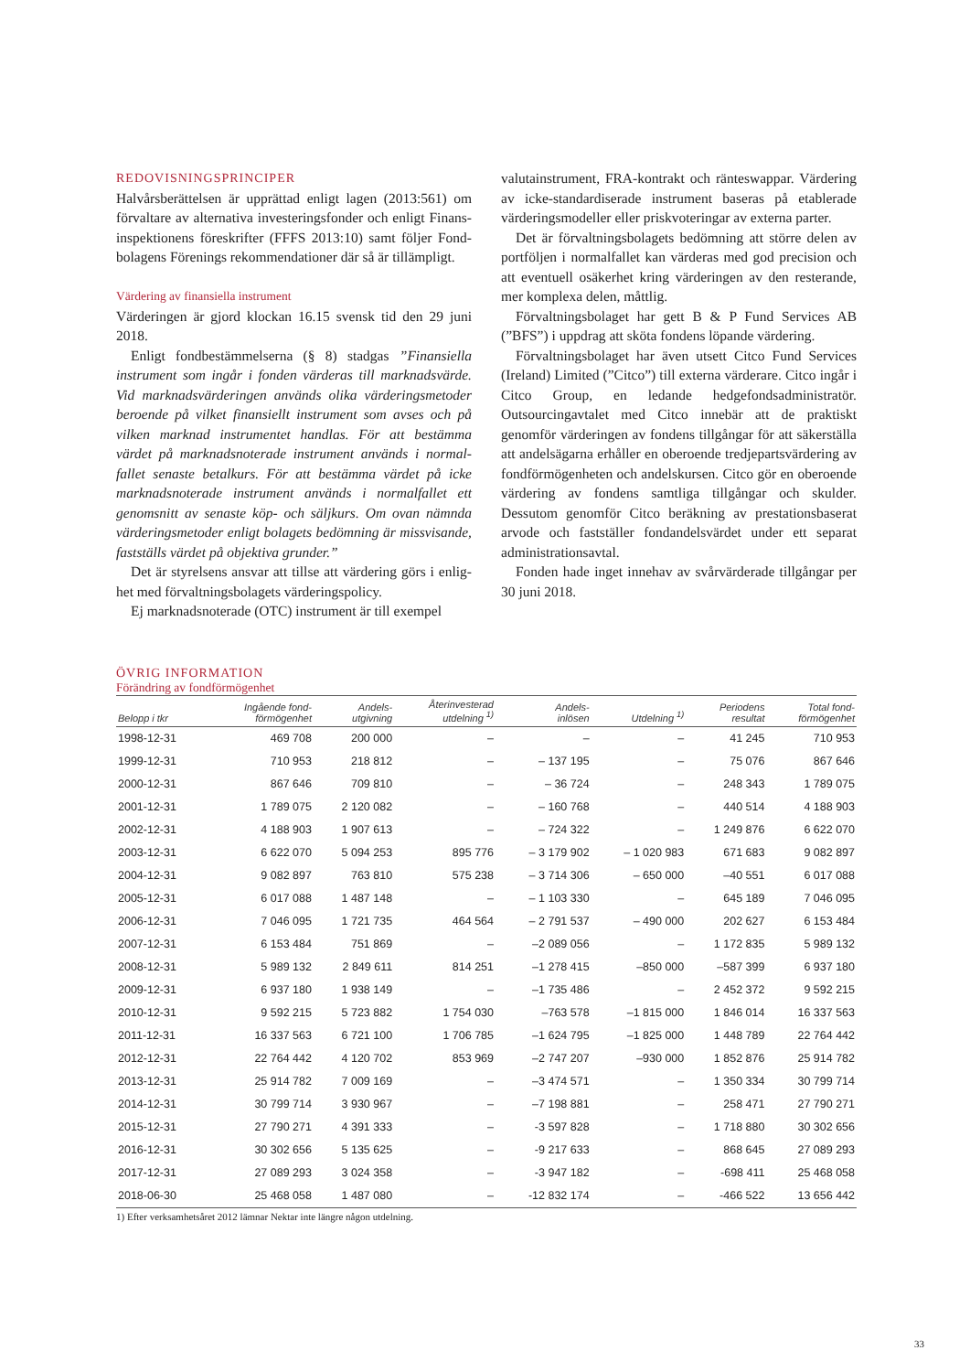REDOVISNINGSPRINCIPER
Halvårsberättelsen är upprättad enligt lagen (2013:561) om förvaltare av alternativa investeringsfonder och enligt Finans­inspektionens föreskrifter (FFFS 2013:10) samt följer Fond­bolagens Förenings rekommendationer där så är tillämpligt.
Värdering av finansiella instrument
Värderingen är gjord klockan 16.15 svensk tid den 29 juni 2018.
Enligt fondbestämmelserna (§ 8) stadgas ”Finansiella instrument som ingår i fonden värderas till marknadsvärde. Vid marknadsvärderingen används olika värderingsmetoder beroende på vilket finansiellt instrument som avses och på vilken marknad instrumentet handlas. För att bestämma värdet på marknadsnoterade instrument används i normal­fallet senaste betalkurs. För att bestämma värdet på icke marknadsnoterade instrument används i normalfallet ett genomsnitt av senaste köp- och säljkurs. Om ovan nämnda värderingsmetoder enligt bolagets bedömning är missvisande, fastställs värdet på objektiva grunder.”
Det är styrelsens ansvar att tillse att värdering görs i enlig­het med förvaltningsbolagets värderingspolicy.
Ej marknadsnoterade (OTC) instrument är till exempel
valutainstrument, FRA-kontrakt och ränteswappar. Värdering av icke-standardiserade instrument baseras på etablerade värderingsmodeller eller priskvoteringar av externa parter.
Det är förvaltningsbolagets bedömning att större delen av portföljen i normalfallet kan värderas med god precision och att eventuell osäkerhet kring värderingen av den resterande, mer komplexa delen, måttlig.
Förvaltningsbolaget har gett B & P Fund Services AB (”BFS”) i uppdrag att sköta fondens löpande värdering.
Förvaltningsbolaget har även utsett Citco Fund Services (Ireland) Limited (”Citco”) till externa värderare. Citco ingår i Citco Group, en ledande hedgefondsadministratör. Outsourcingavtalet med Citco innebär att de praktiskt genomför värderingen av fondens tillgångar för att säkerställa att andelsägarna erhåller en oberoende tredjepartsvärdering av fondförmögenheten och andelskursen. Citco gör en oberoende värdering av fondens samtliga tillgångar och skulder. Dessutom genomför Citco beräkning av prestationsbaserat arvode och fastställer fondandelsvärdet under ett separat administrationsavtal.
Fonden hade inget innehav av svårvärderade tillgångar per 30 juni 2018.
ÖVRIG INFORMATION
Förändring av fondförmögenhet
| Belopp i tkr | Ingående fond- förmögenhet | Andels- utgivning | Återinvesterad utdelning <sup>1)</sup> | Andels- inlösen | Utdelning <sup>1)</sup> | Periodens resultat | Total fond- förmögenhet |
| --- | --- | --- | --- | --- | --- | --- | --- |
| 1998-12-31 | 469 708 | 200 000 | – | – | – | 41 245 | 710 953 |
| 1999-12-31 | 710 953 | 218 812 | – | – 137 195 | – | 75 076 | 867 646 |
| 2000-12-31 | 867 646 | 709 810 | – | – 36 724 | – | 248 343 | 1 789 075 |
| 2001-12-31 | 1 789 075 | 2 120 082 | – | – 160 768 | – | 440 514 | 4 188 903 |
| 2002-12-31 | 4 188 903 | 1 907 613 | – | – 724 322 | – | 1 249 876 | 6 622 070 |
| 2003-12-31 | 6 622 070 | 5 094 253 | 895 776 | – 3 179 902 | – 1 020 983 | 671 683 | 9 082 897 |
| 2004-12-31 | 9 082 897 | 763 810 | 575 238 | – 3 714 306 | – 650 000 | –40 551 | 6 017 088 |
| 2005-12-31 | 6 017 088 | 1 487 148 | – | – 1 103 330 | – | 645 189 | 7 046 095 |
| 2006-12-31 | 7 046 095 | 1 721 735 | 464 564 | – 2 791 537 | – 490 000 | 202 627 | 6 153 484 |
| 2007-12-31 | 6 153 484 | 751 869 | – | –2 089 056 | – | 1 172 835 | 5 989 132 |
| 2008-12-31 | 5 989 132 | 2 849 611 | 814 251 | –1 278 415 | –850 000 | –587 399 | 6 937 180 |
| 2009-12-31 | 6 937 180 | 1 938 149 | – | –1 735 486 | – | 2 452 372 | 9 592 215 |
| 2010-12-31 | 9 592 215 | 5 723 882 | 1 754 030 | –763 578 | –1 815 000 | 1 846 014 | 16 337 563 |
| 2011-12-31 | 16 337 563 | 6 721 100 | 1 706 785 | –1 624 795 | –1 825 000 | 1 448 789 | 22 764 442 |
| 2012-12-31 | 22 764 442 | 4 120 702 | 853 969 | –2 747 207 | –930 000 | 1 852 876 | 25 914 782 |
| 2013-12-31 | 25 914 782 | 7 009 169 | – | –3 474 571 | – | 1 350 334 | 30 799 714 |
| 2014-12-31 | 30 799 714 | 3 930 967 | – | –7 198 881 | – | 258 471 | 27 790 271 |
| 2015-12-31 | 27 790 271 | 4 391 333 | – | -3 597 828 | – | 1 718 880 | 30 302 656 |
| 2016-12-31 | 30 302 656 | 5 135 625 | – | -9 217 633 | – | 868 645 | 27 089 293 |
| 2017-12-31 | 27 089 293 | 3 024 358 | – | -3 947 182 | – | -698 411 | 25 468 058 |
| 2018-06-30 | 25 468 058 | 1 487 080 | – | -12 832 174 | – | -466 522 | 13 656 442 |
1) Efter verksamhetsåret 2012 lämnar Nektar inte längre någon utdelning.
33